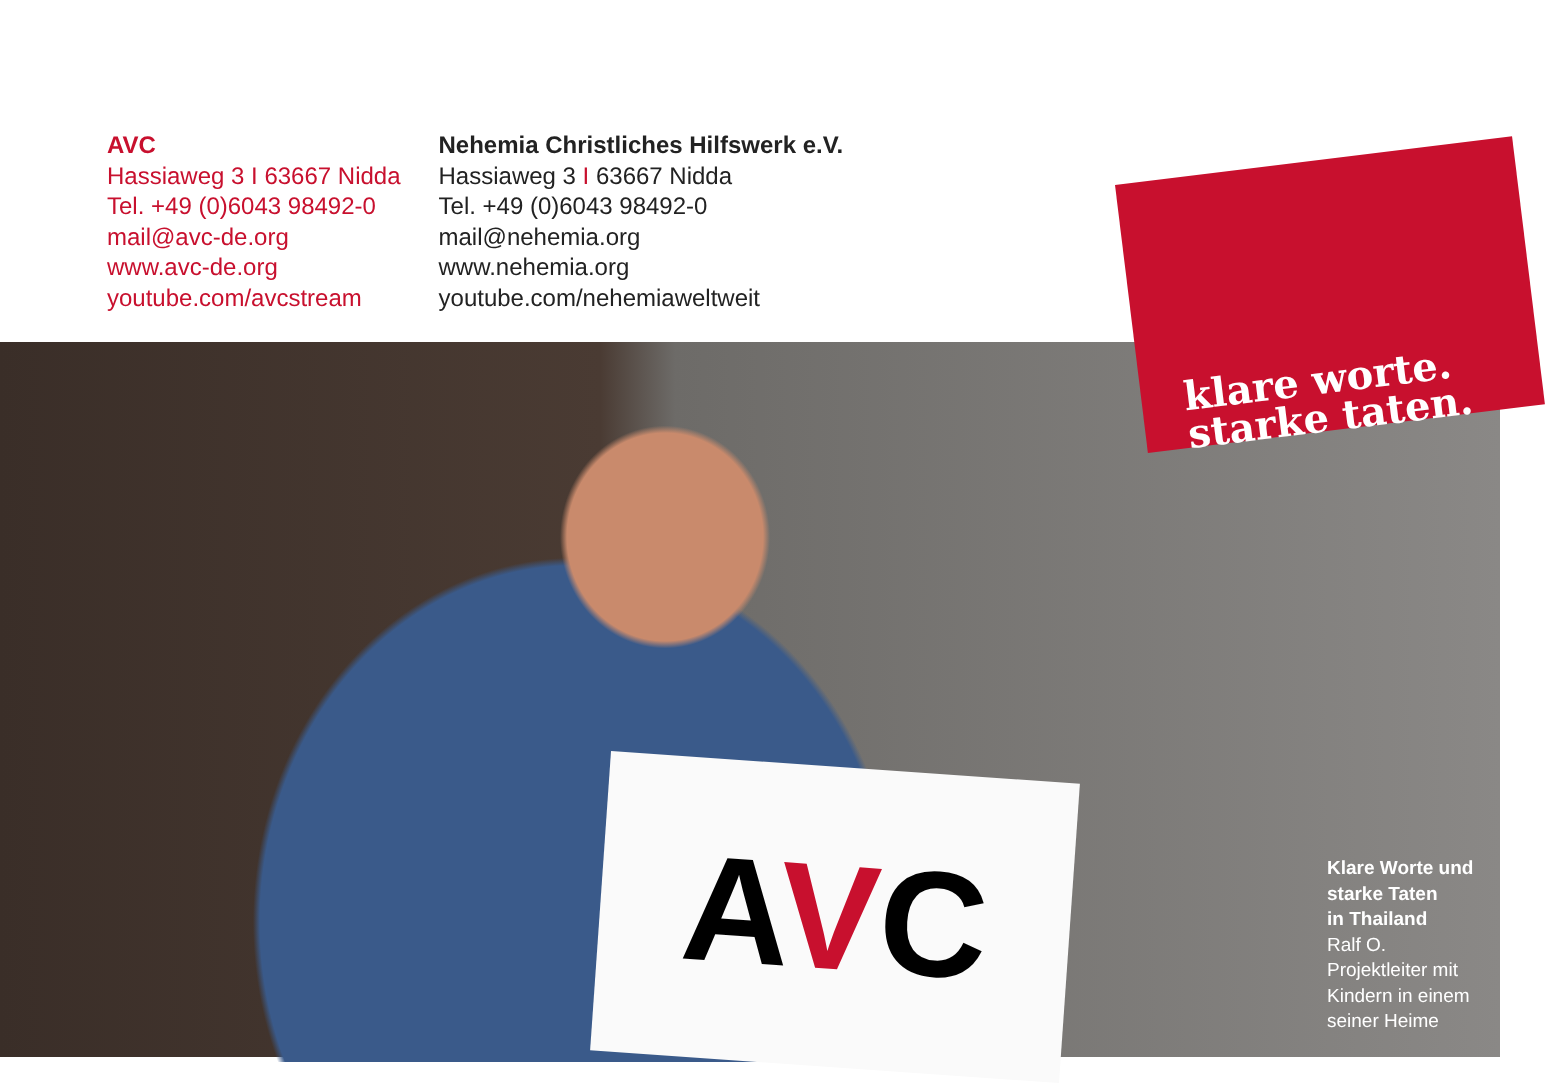AVC
Hassiaweg 3 I 63667 Nidda
Tel. +49 (0)6043 98492-0
mail@avc-de.org
www.avc-de.org
youtube.com/avcstream
Nehemia Christliches Hilfswerk e.V.
Hassiaweg 3 I 63667 Nidda
Tel. +49 (0)6043 98492-0
mail@nehemia.org
www.nehemia.org
youtube.com/nehemiaweltweit
AVC
klare worte.
starke taten.
Klare Worte und
starke Taten
in Thailand
Ralf O.
Projektleiter mit
Kindern in einem
seiner Heime